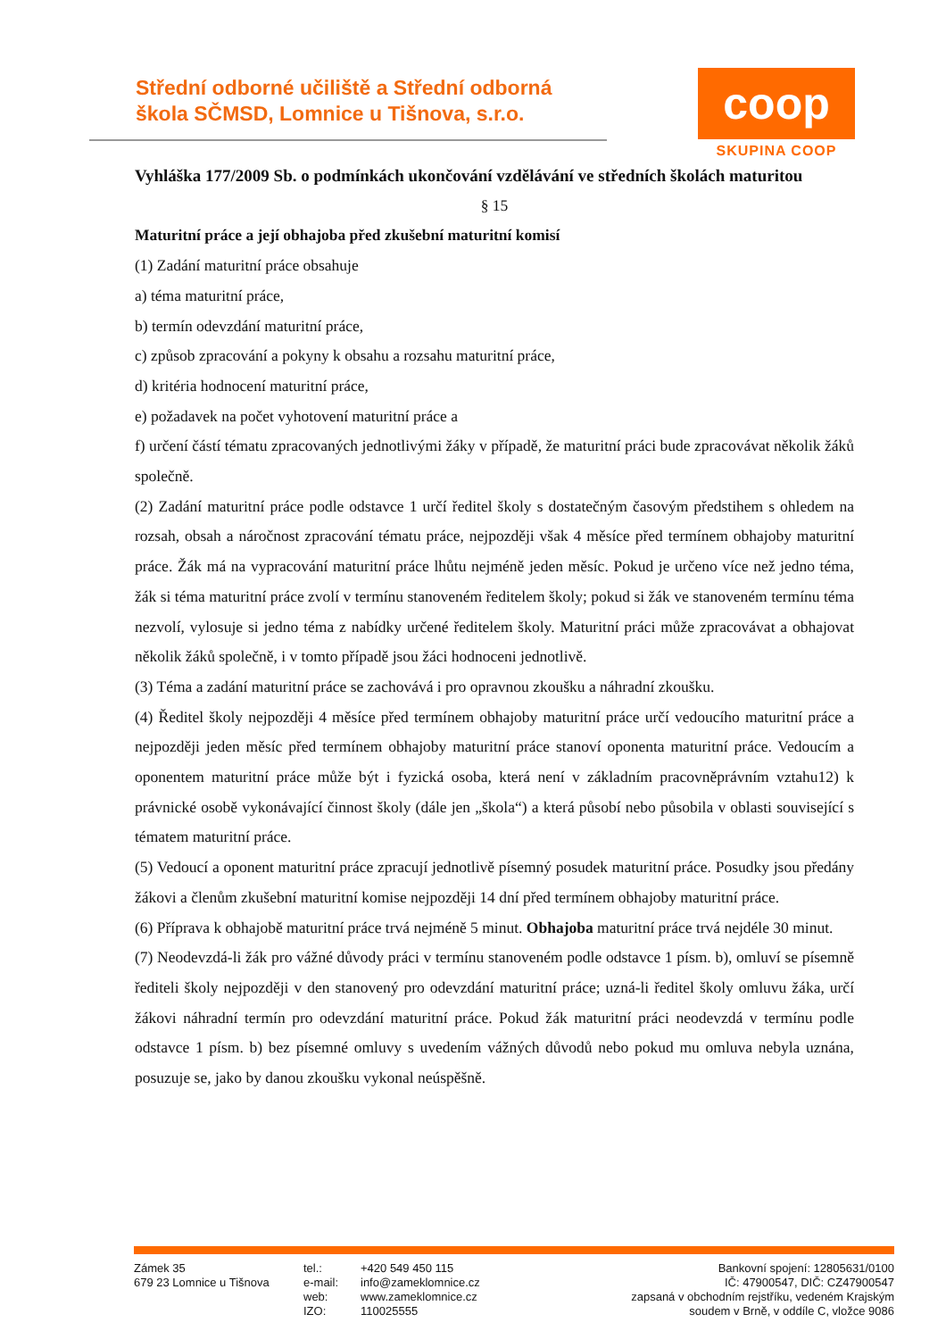Střední odborné učiliště a Střední odborná škola SČMSD, Lomnice u Tišnova, s.r.o.
coop
SKUPINA COOP
Vyhláška 177/2009 Sb. o podmínkách ukončování vzdělávání ve středních školách maturitou
§ 15
Maturitní práce a její obhajoba před zkušební maturitní komisí
(1) Zadání maturitní práce obsahuje
a) téma maturitní práce,
b) termín odevzdání maturitní práce,
c) způsob zpracování a pokyny k obsahu a rozsahu maturitní práce,
d) kritéria hodnocení maturitní práce,
e) požadavek na počet vyhotovení maturitní práce a
f) určení částí tématu zpracovaných jednotlivými žáky v případě, že maturitní práci bude zpracovávat několik žáků společně.
(2) Zadání maturitní práce podle odstavce 1 určí ředitel školy s dostatečným časovým předstihem s ohledem na rozsah, obsah a náročnost zpracování tématu práce, nejpozději však 4 měsíce před termínem obhajoby maturitní práce. Žák má na vypracování maturitní práce lhůtu nejméně jeden měsíc. Pokud je určeno více než jedno téma, žák si téma maturitní práce zvolí v termínu stanoveném ředitelem školy; pokud si žák ve stanoveném termínu téma nezvolí, vylosuje si jedno téma z nabídky určené ředitelem školy. Maturitní práci může zpracovávat a obhajovat několik žáků společně, i v tomto případě jsou žáci hodnoceni jednotlivě.
(3) Téma a zadání maturitní práce se zachovává i pro opravnou zkoušku a náhradní zkoušku.
(4) Ředitel školy nejpozději 4 měsíce před termínem obhajoby maturitní práce určí vedoucího maturitní práce a nejpozději jeden měsíc před termínem obhajoby maturitní práce stanoví oponenta maturitní práce. Vedoucím a oponentem maturitní práce může být i fyzická osoba, která není v základním pracovněprávním vztahu12) k právnické osobě vykonávající činnost školy (dále jen „škola“) a která působí nebo působila v oblasti související s tématem maturitní práce.
(5) Vedoucí a oponent maturitní práce zpracují jednotlivě písemný posudek maturitní práce. Posudky jsou předány žákovi a členům zkušební maturitní komise nejpozději 14 dní před termínem obhajoby maturitní práce.
(6) Příprava k obhajobě maturitní práce trvá nejméně 5 minut. Obhajoba maturitní práce trvá nejdéle 30 minut.
(7) Neodevzdá-li žák pro vážné důvody práci v termínu stanoveném podle odstavce 1 písm. b), omluví se písemně řediteli školy nejpozději v den stanovený pro odevzdání maturitní práce; uzná-li ředitel školy omluvu žáka, určí žákovi náhradní termín pro odevzdání maturitní práce. Pokud žák maturitní práci neodevzdá v termínu podle odstavce 1 písm. b) bez písemné omluvy s uvedením vážných důvodů nebo pokud mu omluva nebyla uznána, posuzuje se, jako by danou zkoušku vykonal neúspěšně.
Zámek 35
679 23 Lomnice u Tišnova
tel.:
e-mail:
web:
IZO:
+420 549 450 115
info@zameklomnice.cz
www.zameklomnice.cz
110025555
Bankovní spojení: 12805631/0100
IČ: 47900547, DIČ: CZ47900547
zapsaná v obchodním rejstříku, vedeném Krajským
soudem v Brně, v oddíle C, vložce 9086